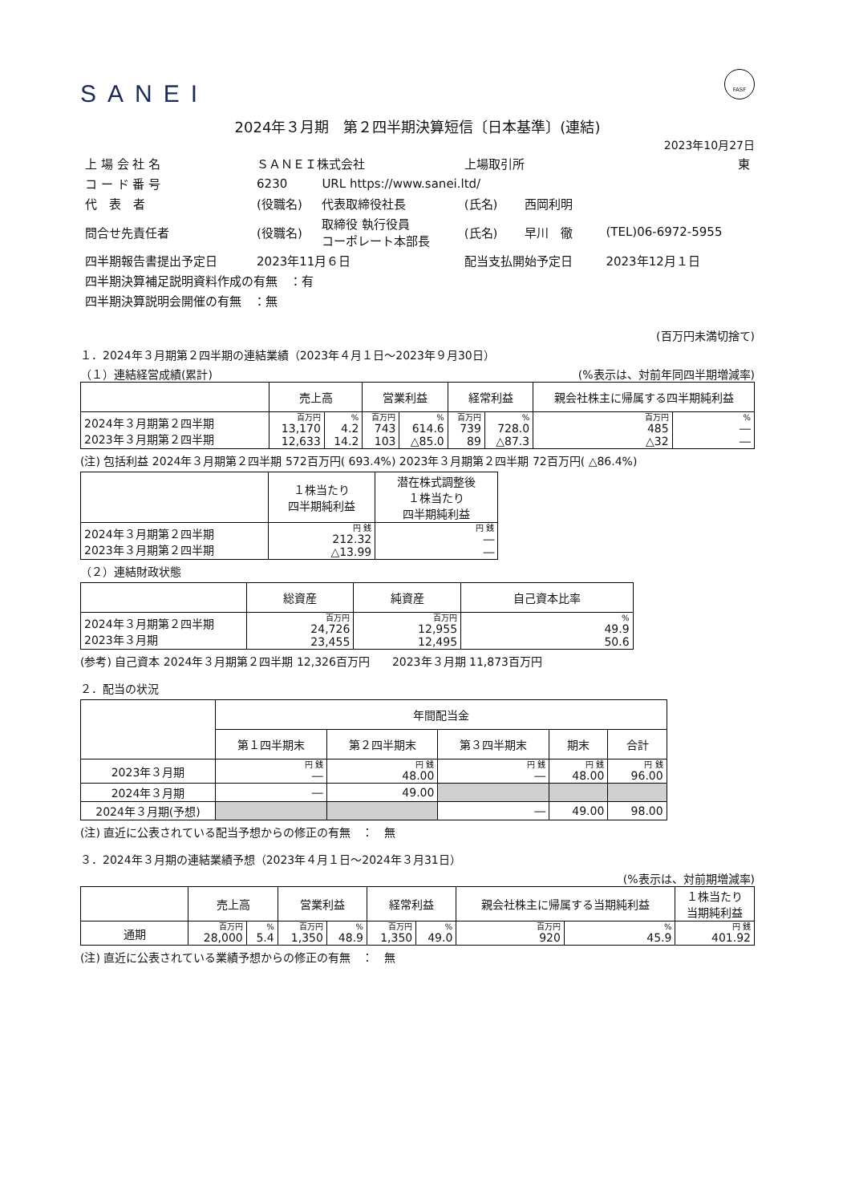SANEI FASF
2024年３月期　第２四半期決算短信〔日本基準〕(連結)
2023年10月27日
| 上 場 会 社 名 | ＳＡＮＥＩ株式会社 | | 上場取引所 | | 東 |
| コ ー ド 番 号 | 6230 | URL https://www.sanei.ltd/ | | | |
| 代 表 者 | (役職名) | 代表取締役社長 | (氏名) | 西岡利明 | |
| 問合せ先責任者 | (役職名) | 取締役 執行役員 コーポレート本部長 | (氏名) | 早川 徹 | (TEL)06-6972-5955 |
| 四半期報告書提出予定日 | 2023年11月６日 | | 配当支払開始予定日 | | 2023年12月１日 |
| 四半期決算補足説明資料作成の有無 ：有 | | | | | |
| 四半期決算説明会開催の有無 ：無 | | | | | |
(百万円未満切捨て)
１．2024年３月期第２四半期の連結業績（2023年４月１日～2023年９月30日）
（１）連結経営成績(累計) (%表示は、対前年同四半期増減率)
| | 売上高 | | 営業利益 | | 経常利益 | | 親会社株主に帰属する四半期純利益 | |
| --- | --- | --- | --- | --- | --- | --- | --- | --- |
| 2024年３月期第２四半期 2023年３月期第２四半期 | 百万円 13,170 12,633 | % 4.2 14.2 | 百万円 743 103 | % 614.6 △85.0 | 百万円 739 89 | % 728.0 △87.3 | 百万円 485 △32 | % ― ― |
(注) 包括利益 2024年３月期第２四半期 572百万円( 693.4%) 2023年３月期第２四半期 72百万円( △86.4%)
| | １株当たり 四半期純利益 | 潜在株式調整後 １株当たり 四半期純利益 |
| --- | --- | --- |
| 2024年３月期第２四半期 2023年３月期第２四半期 | 円 銭 212.32 △13.99 | 円 銭 ― ― |
（２）連結財政状態
| | 総資産 | 純資産 | 自己資本比率 |
| --- | --- | --- | --- |
| 2024年３月期第２四半期 2023年３月期 | 百万円 24,726 23,455 | 百万円 12,955 12,495 | % 49.9 50.6 |
(参考) 自己資本 2024年３月期第２四半期 12,326百万円　　2023年３月期 11,873百万円
２．配当の状況
| | 年間配当金 | | | | |
| --- | --- | --- | --- | --- | --- |
| | 第１四半期末 | 第２四半期末 | 第３四半期末 | 期末 | 合計 |
| 2023年３月期 | 円 銭 ― | 円 銭 48.00 | 円 銭 ― | 円 銭 48.00 | 円 銭 96.00 |
| 2024年３月期 | ― | 49.00 | | | |
| 2024年３月期(予想) | | | ― | 49.00 | 98.00 |
(注) 直近に公表されている配当予想からの修正の有無　：　無
３．2024年３月期の連結業績予想（2023年４月１日～2024年３月31日）
(%表示は、対前期増減率)
| | 売上高 | | 営業利益 | | 経常利益 | | 親会社株主に帰属する当期純利益 | | １株当たり 当期純利益 |
| --- | --- | --- | --- | --- | --- | --- | --- | --- | --- |
| 通期 | 百万円 28,000 | % 5.4 | 百万円 1,350 | % 48.9 | 百万円 1,350 | % 49.0 | 百万円 920 | % 45.9 | 円 銭 401.92 |
(注) 直近に公表されている業績予想からの修正の有無　：　無